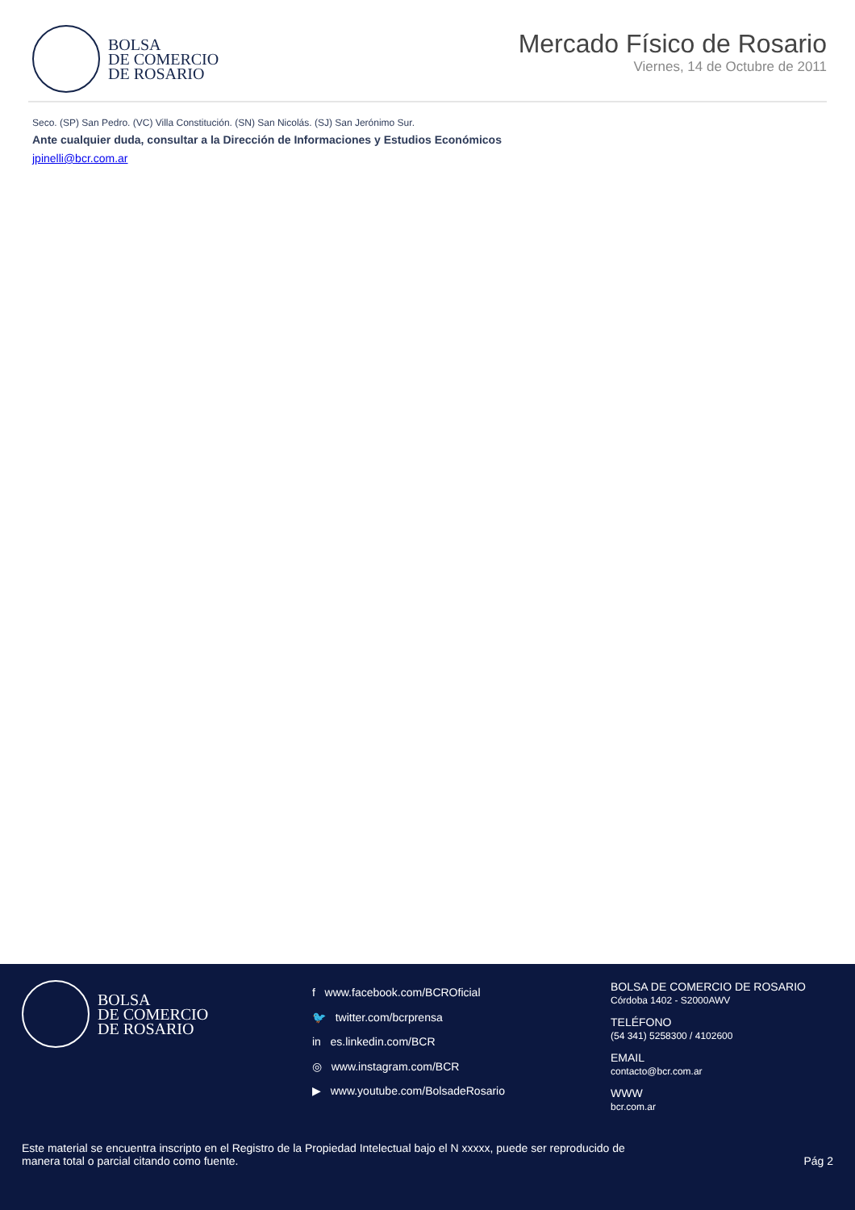BOLSA
DE COMERCIO
DE ROSARIO
Mercado Físico de Rosario
Viernes, 14 de Octubre de 2011
Seco. (SP) San Pedro. (VC) Villa Constitución. (SN) San Nicolás. (SJ) San Jerónimo Sur.
Ante cualquier duda, consultar a la Dirección de Informaciones y Estudios Económicos
jpinelli@bcr.com.ar
BOLSA
DE COMERCIO
DE ROSARIO
f www.facebook.com/BCROficial
🐦 twitter.com/bcrprensa
in es.linkedin.com/BCR
◎ www.instagram.com/BCR
▶ www.youtube.com/BolsadeRosario
BOLSA DE COMERCIO DE ROSARIO
Córdoba 1402 - S2000AWV
TELÉFONO
(54 341) 5258300 / 4102600
EMAIL
contacto@bcr.com.ar
WWW
bcr.com.ar
Este material se encuentra inscripto en el Registro de la Propiedad Intelectual bajo el N xxxxx, puede ser reproducido de
manera total o parcial citando como fuente.
Pág 2